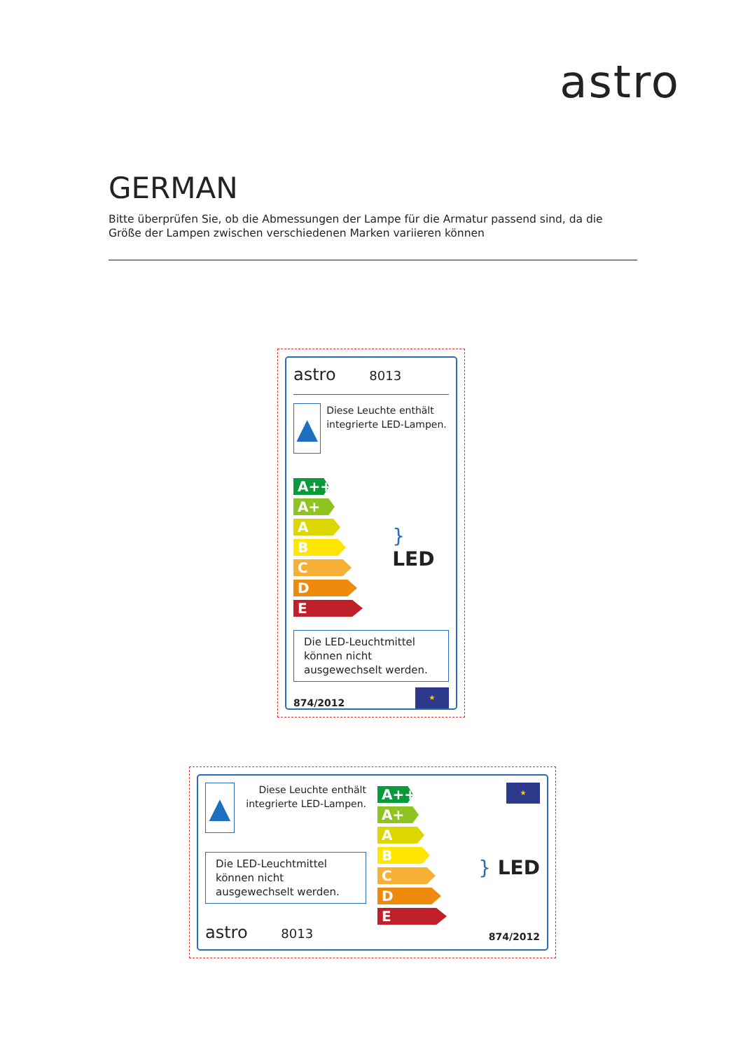astro
GERMAN
Bitte überprüfen Sie, ob die Abmessungen der Lampe für die Armatur passend sind, da die Größe der Lampen zwischen verschiedenen Marken variieren können
astro 8013
▲
Diese Leuchte enthält integrierte LED-Lampen.
A++
A+
A
B
C
D
E
} LED
Die LED-Leuchtmittel können nicht ausgewechselt werden.
874/2012
★
▲
Diese Leuchte enthält integrierte LED-Lampen.
Die LED-Leuchtmittel können nicht ausgewechselt werden.
astro 8013
A++
A+
A
B
C
D
E
★
} LED
874/2012